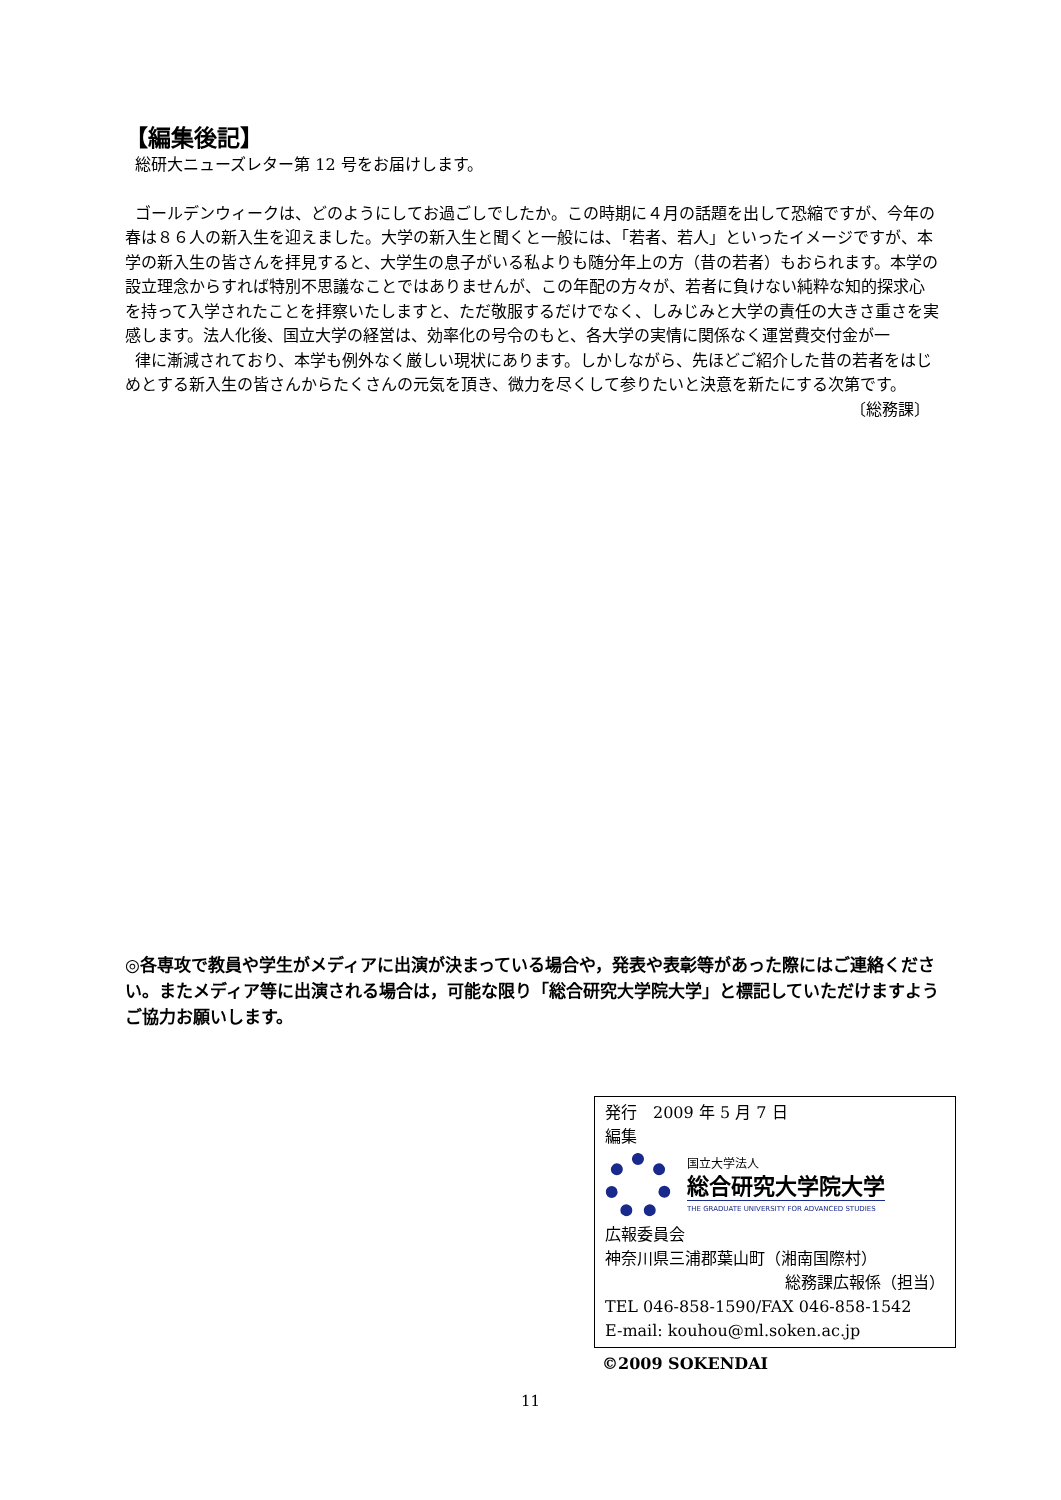【編集後記】
総研大ニューズレター第 12 号をお届けします。
ゴールデンウィークは、どのようにしてお過ごしでしたか。この時期に４月の話題を出して恐縮ですが、今年の春は８６人の新入生を迎えました。大学の新入生と聞くと一般には、「若者、若人」といったイメージですが、本学の新入生の皆さんを拝見すると、大学生の息子がいる私よりも随分年上の方（昔の若者）もおられます。本学の設立理念からすれば特別不思議なことではありませんが、この年配の方々が、若者に負けない純粋な知的探求心を持って入学されたことを拝察いたしますと、ただ敬服するだけでなく、しみじみと大学の責任の大きさ重さを実感します。法人化後、国立大学の経営は、効率化の号令のもと、各大学の実情に関係なく運営費交付金が一
律に漸減されており、本学も例外なく厳しい現状にあります。しかしながら、先ほどご紹介した昔の若者をはじめとする新入生の皆さんからたくさんの元気を頂き、微力を尽くして参りたいと決意を新たにする次第です。
〔総務課〕
◎各専攻で教員や学生がメディアに出演が決まっている場合や，発表や表彰等があった際にはご連絡ください。またメディア等に出演される場合は，可能な限り「総合研究大学院大学」と標記していただけますようご協力お願いします。
発行　2009 年 5 月 7 日
編集
国立大学法人
総合研究大学院大学
THE GRADUATE UNIVERSITY FOR ADVANCED STUDIES
広報委員会
神奈川県三浦郡葉山町（湘南国際村）
総務課広報係（担当）
TEL 046-858-1590/FAX 046-858-1542
E-mail: kouhou@ml.soken.ac.jp
©2009 SOKENDAI
11